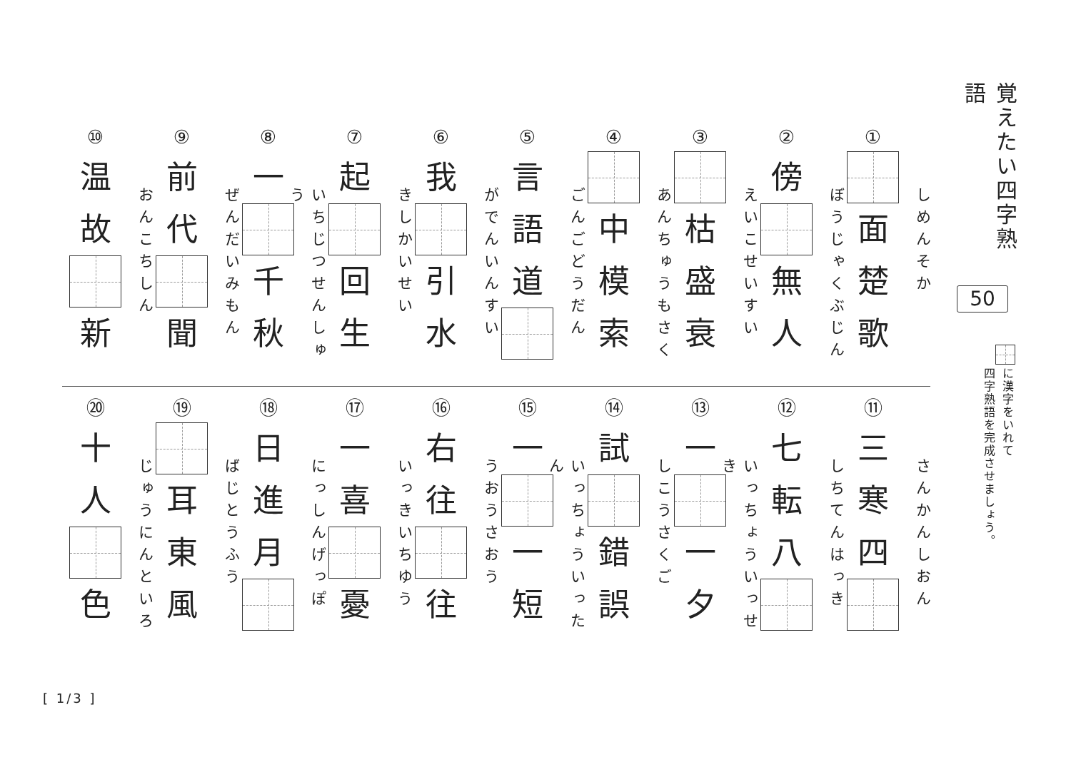覚えたい四字熟語
50
に漢字をいれて
四字熟語を完成させましょう。
①
しめんそか
面
楚
歌
②
ぼうじゃくぶじん
傍
無
人
③
えいこせいすい
枯
盛
衰
④
あんちゅうもさく
中
模
索
⑤
ごんごどうだん
言
語
道
⑥
がでんいんすい
我
引
水
⑦
きしかいせい
起
回
生
⑧
いちじつせんしゅう
一
千
秋
⑨
ぜんだいみもん
前
代
聞
⑩
おんこちしん
温
故
新
⑪
さんかんしおん
三
寒
四
⑫
しちてんはっき
七
転
八
⑬
いっちょういっせき
一
一
夕
⑭
しこうさくご
試
錯
誤
⑮
いっちょういったん
一
一
短
⑯
うおうさおう
右
往
往
⑰
いっきいちゆう
一
喜
憂
⑱
にっしんげっぽ
日
進
月
⑲
ばじとうふう
耳
東
風
⑳
じゅうにんといろ
十
人
色
[ 1/3 ]